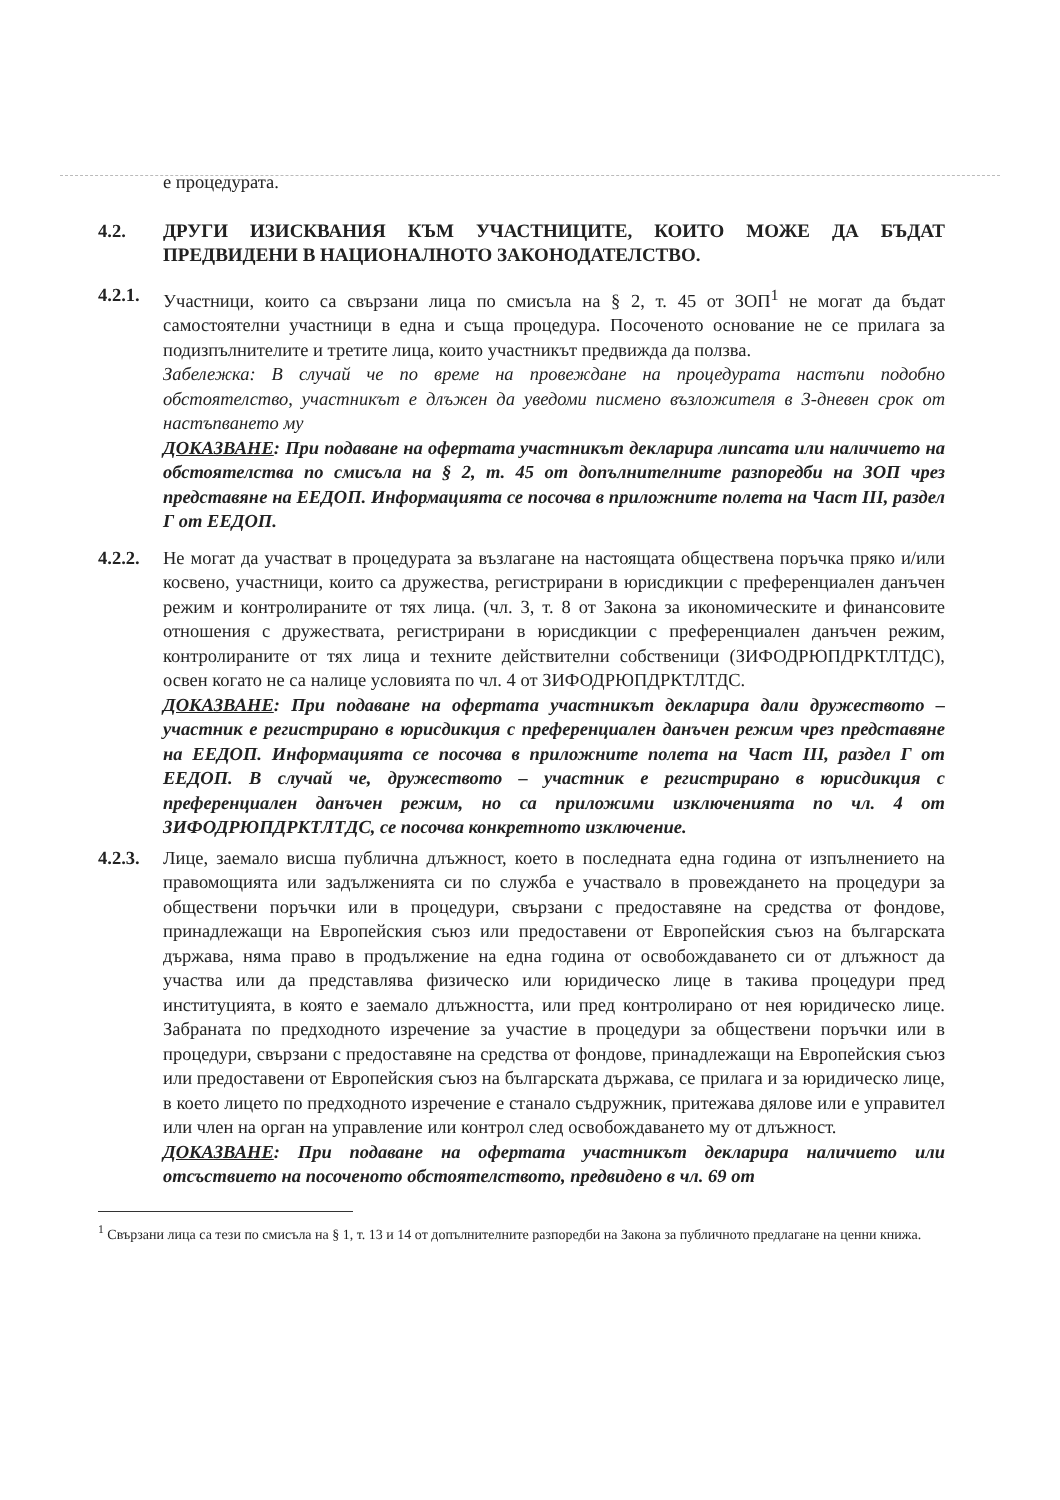е процедурата.
4.2.
ДРУГИ ИЗИСКВАНИЯ КЪМ УЧАСТНИЦИТЕ, КОИТО МОЖЕ ДА БЪДАТ ПРЕДВИДЕНИ В НАЦИОНАЛНОТО ЗАКОНОДАТЕЛСТВО.
4.2.1.
Участници, които са свързани лица по смисъла на § 2, т. 45 от ЗОП<sup>1</sup> не могат да бъдат самостоятелни участници в една и съща процедура. Посоченото основание не се прилага за подизпълнителите и третите лица, които участникът предвижда да ползва.
Забележка: В случай че по време на провеждане на процедурата настъпи подобно обстоятелство, участникът е длъжен да уведоми писмено възложителя в 3-дневен срок от настъпването му
ДОКАЗВАНЕ: При подаване на офертата участникът декларира липсата или наличието на обстоятелства по смисъла на § 2, т. 45 от допълнителните разпоредби на ЗОП чрез представяне на ЕЕДОП. Информацията се посочва в приложните полета на Част III, раздел Г от ЕЕДОП.
4.2.2.
Не могат да участват в процедурата за възлагане на настоящата обществена поръчка пряко и/или косвено, участници, които са дружества, регистрирани в юрисдикции с преференциален данъчен режим и контролираните от тях лица. (чл. 3, т. 8 от Закона за икономическите и финансовите отношения с дружествата, регистрирани в юрисдикции с преференциален данъчен режим, контролираните от тях лица и техните действителни собственици (ЗИФОДРЮПДРКТЛТДС), освен когато не са налице условията по чл. 4 от ЗИФОДРЮПДРКТЛТДС.
ДОКАЗВАНЕ: При подаване на офертата участникът декларира дали дружеството – участник е регистрирано в юрисдикция с преференциален данъчен режим чрез представяне на ЕЕДОП. Информацията се посочва в приложните полета на Част III, раздел Г от ЕЕДОП. В случай че, дружеството – участник е регистрирано в юрисдикция с преференциален данъчен режим, но са приложими изключенията по чл. 4 от ЗИФОДРЮПДРКТЛТДС, се посочва конкретното изключение.
4.2.3.
Лице, заемало висша публична длъжност, което в последната една година от изпълнението на правомощията или задълженията си по служба е участвало в провеждането на процедури за обществени поръчки или в процедури, свързани с предоставяне на средства от фондове, принадлежащи на Европейския съюз или предоставени от Европейския съюз на българската държава, няма право в продължение на една година от освобождаването си от длъжност да участва или да представлява физическо или юридическо лице в такива процедури пред институцията, в която е заемало длъжността, или пред контролирано от нея юридическо лице. Забраната по предходното изречение за участие в процедури за обществени поръчки или в процедури, свързани с предоставяне на средства от фондове, принадлежащи на Европейския съюз или предоставени от Европейския съюз на българската държава, се прилага и за юридическо лице, в което лицето по предходното изречение е станало съдружник, притежава дялове или е управител или член на орган на управление или контрол след освобождаването му от длъжност.
ДОКАЗВАНЕ: При подаване на офертата участникът декларира наличието или отсъствието на посоченото обстоятелството, предвидено в чл. 69 от
<sup>1</sup> Свързани лица са тези по смисъла на § 1, т. 13 и 14 от допълнителните разпоредби на Закона за публичното предлагане на ценни книжа.